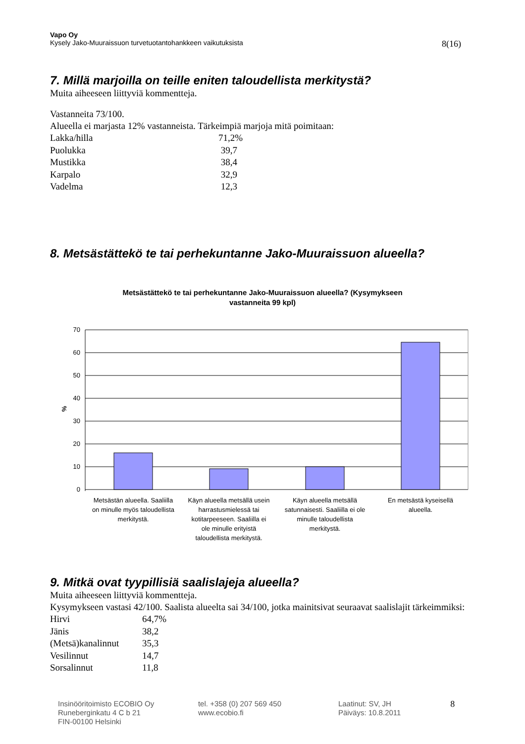Vapo Oy
Kysely Jako-Muuraissuon turvetuotantohankkeen vaikutuksista 8(16)
7. Millä marjoilla on teille eniten taloudellista merkitystä?
Muita aiheeseen liittyviä kommentteja.
Vastanneita 73/100.
Alueella ei marjasta 12% vastanneista. Tärkeimpiä marjoja mitä poimitaan:
| Lakka/hilla | 71,2% |
| Puolukka | 39,7 |
| Mustikka | 38,4 |
| Karpalo | 32,9 |
| Vadelma | 12,3 |
8. Metsästättekö te tai perhekuntanne Jako-Muuraissuon alueella?
Metsästättekö te tai perhekuntanne Jako-Muuraissuon alueella? (Kysymykseen
vastanneita 99 kpl)
70
60
50
40
30
20
10
0
%
Metsästän alueella. Saaliilla
on minulle myös taloudellista
merkitystä.
Käyn alueella metsällä usein
harrastusmielessä tai
kotitarpeeseen. Saaliilla ei
ole minulle erityistä
taloudellista merkitystä.
Käyn alueella metsällä
satunnaisesti. Saaliilla ei ole
minulle taloudellista
merkitystä.
En metsästä kyseisellä
alueella.
9. Mitkä ovat tyypillisiä saalislajeja alueella?
Muita aiheeseen liittyviä kommentteja.
Kysymykseen vastasi 42/100. Saalista alueelta sai 34/100, jotka mainitsivat seuraavat saalislajit tärkeimmiksi:
| Hirvi | 64,7% |
| Jänis | 38,2 |
| (Metsä)kanalinnut | 35,3 |
| Vesilinnut | 14,7 |
| Sorsalinnut | 11,8 |
Insinööritoimisto ECOBIO Oy
Runeberginkatu 4 C b 21
FIN-00100 Helsinki
tel. +358 (0) 207 569 450
www.ecobio.fi
Laatinut: SV, JH
Päiväys: 10.8.2011
8